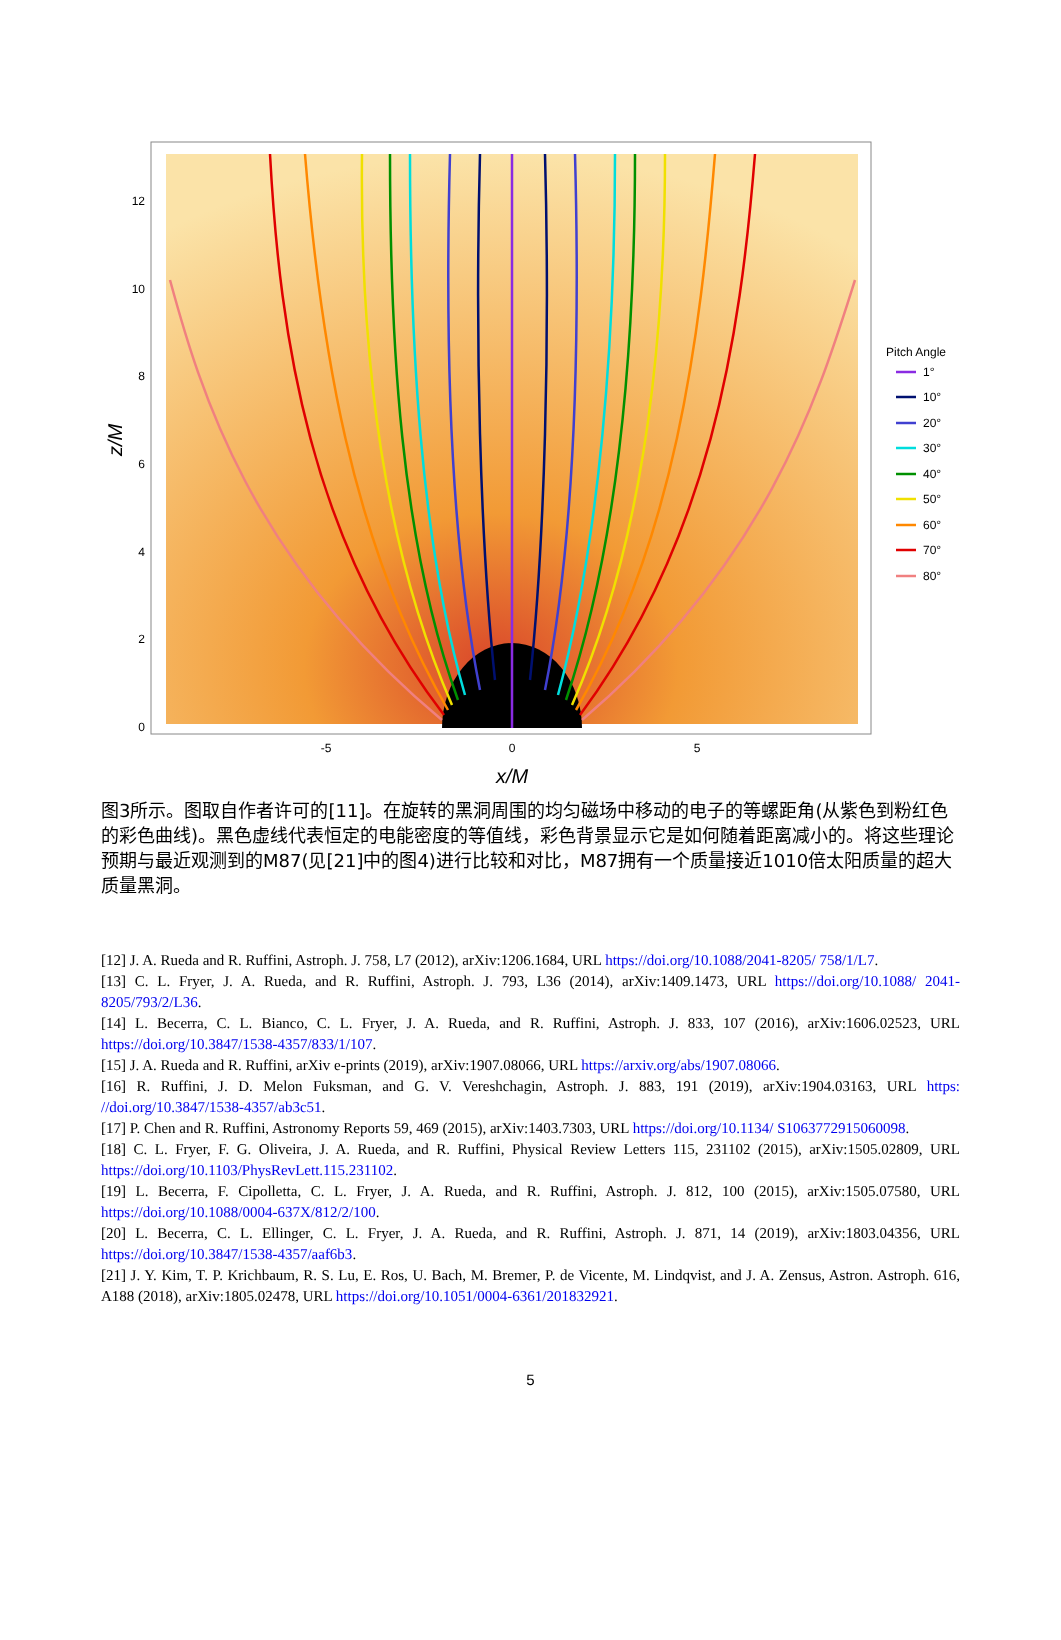12
10
8
6
4
2
0
-5
0
5
x/M
z/M
Pitch Angle
1°
10°
20°
30°
40°
50°
60°
70°
80°
图3所示。图取自作者许可的[11]。在旋转的黑洞周围的均匀磁场中移动的电子的等螺距角(从紫色到粉红色的彩色曲线)。黑色虚线代表恒定的电能密度的等值线，彩色背景显示它是如何随着距离减小的。将这些理论预期与最近观测到的M87(见[21]中的图4)进行比较和对比，M87拥有一个质量接近1010倍太阳质量的超大质量黑洞。
[12] J. A. Rueda and R. Ruffini, Astroph. J. 758, L7 (2012), arXiv:1206.1684, URL https://doi.org/10.1088/2041-8205/ 758/1/L7.
[13] C. L. Fryer, J. A. Rueda, and R. Ruffini, Astroph. J. 793, L36 (2014), arXiv:1409.1473, URL https://doi.org/10.1088/ 2041-8205/793/2/L36.
[14] L. Becerra, C. L. Bianco, C. L. Fryer, J. A. Rueda, and R. Ruffini, Astroph. J. 833, 107 (2016), arXiv:1606.02523, URL https://doi.org/10.3847/1538-4357/833/1/107.
[15] J. A. Rueda and R. Ruffini, arXiv e-prints (2019), arXiv:1907.08066, URL https://arxiv.org/abs/1907.08066.
[16] R. Ruffini, J. D. Melon Fuksman, and G. V. Vereshchagin, Astroph. J. 883, 191 (2019), arXiv:1904.03163, URL https: //doi.org/10.3847/1538-4357/ab3c51.
[17] P. Chen and R. Ruffini, Astronomy Reports 59, 469 (2015), arXiv:1403.7303, URL https://doi.org/10.1134/ S1063772915060098.
[18] C. L. Fryer, F. G. Oliveira, J. A. Rueda, and R. Ruffini, Physical Review Letters 115, 231102 (2015), arXiv:1505.02809, URL https://doi.org/10.1103/PhysRevLett.115.231102.
[19] L. Becerra, F. Cipolletta, C. L. Fryer, J. A. Rueda, and R. Ruffini, Astroph. J. 812, 100 (2015), arXiv:1505.07580, URL https://doi.org/10.1088/0004-637X/812/2/100.
[20] L. Becerra, C. L. Ellinger, C. L. Fryer, J. A. Rueda, and R. Ruffini, Astroph. J. 871, 14 (2019), arXiv:1803.04356, URL https://doi.org/10.3847/1538-4357/aaf6b3.
[21] J. Y. Kim, T. P. Krichbaum, R. S. Lu, E. Ros, U. Bach, M. Bremer, P. de Vicente, M. Lindqvist, and J. A. Zensus, Astron. Astroph. 616, A188 (2018), arXiv:1805.02478, URL https://doi.org/10.1051/0004-6361/201832921.
5